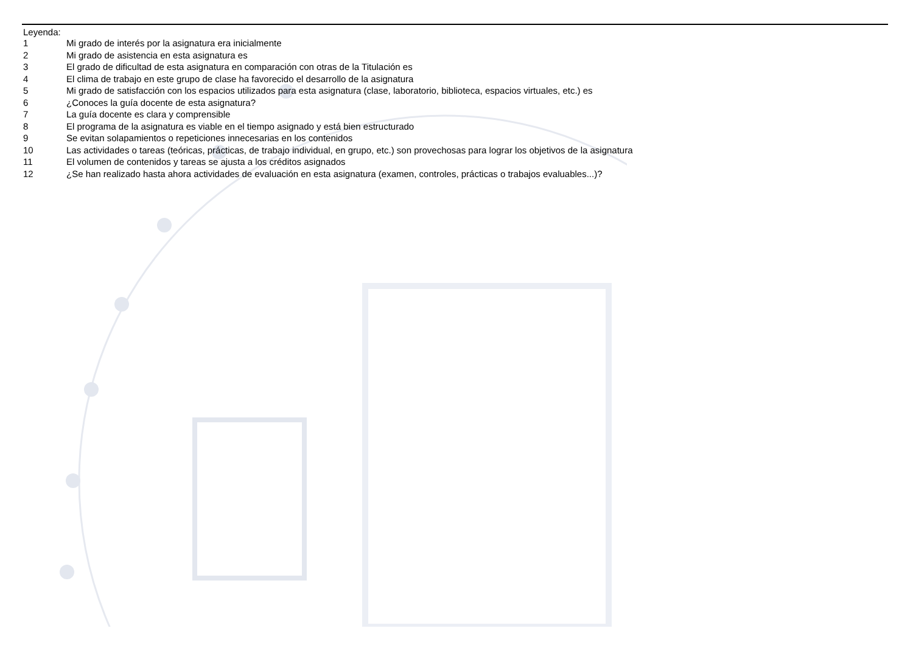Leyenda:
1 Mi grado de interés por la asignatura era inicialmente
2 Mi grado de asistencia en esta asignatura es
3 El grado de dificultad de esta asignatura en comparación con otras de la Titulación es
4 El clima de trabajo en este grupo de clase ha favorecido el desarrollo de la asignatura
5 Mi grado de satisfacción con los espacios utilizados para esta asignatura (clase, laboratorio, biblioteca, espacios virtuales, etc.) es
6 ¿Conoces la guía docente de esta asignatura?
7 La guía docente es clara y comprensible
8 El programa de la asignatura es viable en el tiempo asignado y está bien estructurado
9 Se evitan solapamientos o repeticiones innecesarias en los contenidos
10 Las actividades o tareas (teóricas, prácticas, de trabajo individual, en grupo, etc.) son provechosas para lograr los objetivos de la asignatura
11 El volumen de contenidos y tareas se ajusta a los créditos asignados
12 ¿Se han realizado hasta ahora actividades de evaluación en esta asignatura (examen, controles, prácticas o trabajos evaluables...)?